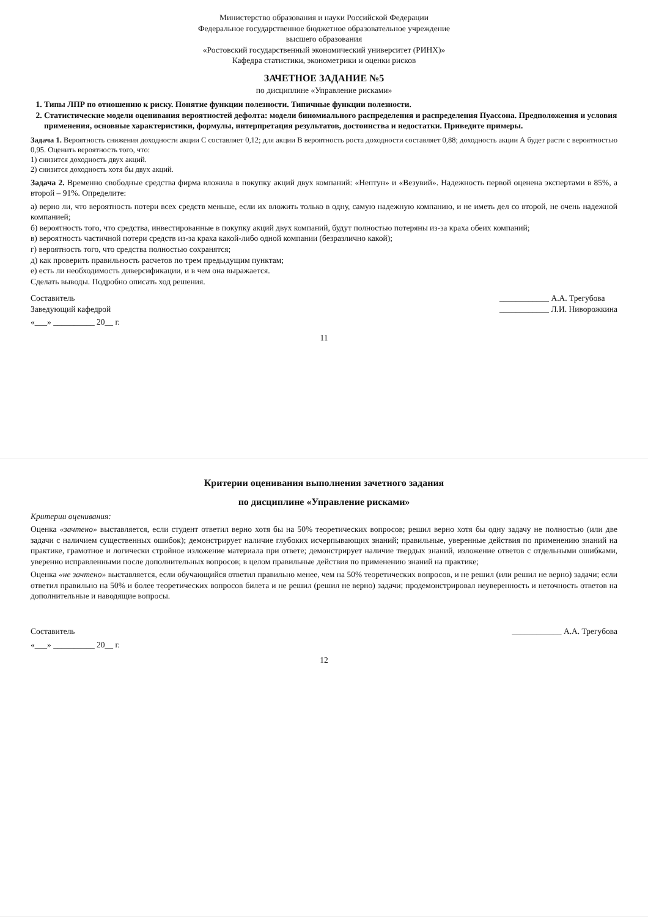Министерство образования и науки Российской Федерации
Федеральное государственное бюджетное образовательное учреждение
высшего образования
«Ростовский государственный экономический университет (РИНХ)»
Кафедра статистики, эконометрики и оценки рисков
ЗАЧЕТНОЕ ЗАДАНИЕ №5
по дисциплине «Управление рисками»
1. Типы ЛПР по отношению к риску. Понятие функции полезности. Типичные функции полезности.
2. Статистические модели оценивания вероятностей дефолта: модели биномиального распределения и распределения Пуассона. Предположения и условия применения, основные характеристики, формулы, интерпретация результатов, достоинства и недостатки. Приведите примеры.
Задача 1. Вероятность снижения доходности акции С составляет 0,12; для акции В вероятность роста доходности составляет 0,88; доходность акции А будет расти с вероятностью 0,95. Оценить вероятность того, что:
1) снизится доходность двух акций.
2) снизится доходность хотя бы двух акций.
Задача 2. Временно свободные средства фирма вложила в покупку акций двух компаний: «Нептун» и «Везувий». Надежность первой оценена экспертами в 85%, а второй – 91%. Определите:
а) верно ли, что вероятность потери всех средств меньше, если их вложить только в одну, самую надежную компанию, и не иметь дел со второй, не очень надежной компанией;
б) вероятность того, что средства, инвестированные в покупку акций двух компаний, будут полностью потеряны из-за краха обеих компаний;
в) вероятность частичной потери средств из-за краха какой-либо одной компании (безразлично какой);
г) вероятность того, что средства полностью сохранятся;
д) как проверить правильность расчетов по трем предыдущим пунктам;
е) есть ли необходимость диверсификации, и в чем она выражается.
Сделать выводы. Подробно описать ход решения.
Составитель
Заведующий кафедрой ____________ А.А. Трегубова
____________ Л.И. Ниворожкина
«___» __________ 20__ г.
11
Критерии оценивания выполнения зачетного задания
по дисциплине «Управление рисками»
Критерии оценивания:
Оценка «зачтено» выставляется, если студент ответил верно хотя бы на 50% теоретических вопросов; решил верно хотя бы одну задачу не полностью (или две задачи с наличием существенных ошибок); демонстрирует наличие глубоких исчерпывающих знаний; правильные, уверенные действия по применению знаний на практике, грамотное и логически стройное изложение материала при ответе; демонстрирует наличие твердых знаний, изложение ответов с отдельными ошибками, уверенно исправленными после дополнительных вопросов; в целом правильные действия по применению знаний на практике;
Оценка «не зачтено» выставляется, если обучающийся ответил правильно менее, чем на 50% теоретических вопросов, и не решил (или решил не верно) задачи; если ответил правильно на 50% и более теоретических вопросов билета и не решил (решил не верно) задачи; продемонстрировал неуверенность и неточность ответов на дополнительные и наводящие вопросы.
Составитель ____________ А.А. Трегубова
«___» __________ 20__ г.
12